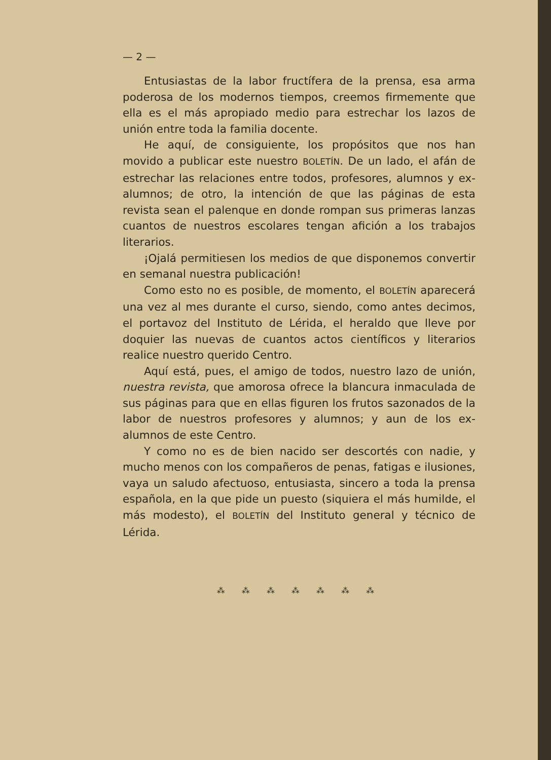— 2 —
Entusiastas de la labor fructífera de la prensa, esa arma poderosa de los modernos tiempos, creemos firmemente que ella es el más apropiado medio para estrechar los lazos de unión entre toda la familia docente.
He aquí, de consiguiente, los propósitos que nos han movido a publicar este nuestro BOLETÍN. De un lado, el afán de estrechar las relaciones entre todos, profesores, alumnos y ex-alumnos; de otro, la intención de que las páginas de esta revista sean el palenque en donde rompan sus primeras lanzas cuantos de nuestros escolares tengan afición a los trabajos literarios.
¡Ojalá permitiesen los medios de que disponemos convertir en semanal nuestra publicación!
Como esto no es posible, de momento, el BOLETÍN aparecerá una vez al mes durante el curso, siendo, como antes decimos, el portavoz del Instituto de Lérida, el heraldo que lleve por doquier las nuevas de cuantos actos científicos y literarios realice nuestro querido Centro.
Aquí está, pues, el amigo de todos, nuestro lazo de unión, nuestra revista, que amorosa ofrece la blancura inmaculada de sus páginas para que en ellas figuren los frutos sazonados de la labor de nuestros profesores y alumnos; y aun de los ex-alumnos de este Centro.
Y como no es de bien nacido ser descortés con nadie, y mucho menos con los compañeros de penas, fatigas e ilusiones, vaya un saludo afectuoso, entusiasta, sincero a toda la prensa española, en la que pide un puesto (siquiera el más humilde, el más modesto), el BOLETÍN del Instituto general y técnico de Lérida.
⁂ ⁂ ⁂ ⁂ ⁂ ⁂ ⁂